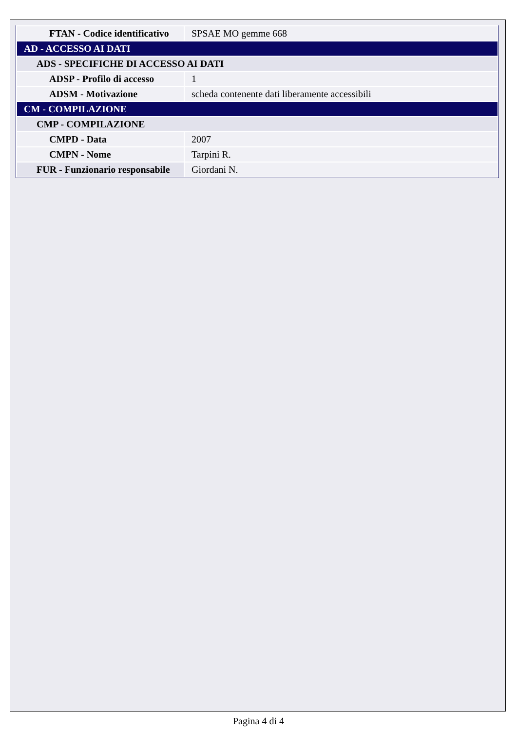| FTAN - Codice identificativo | SPSAE MO gemme 668 |
| AD - ACCESSO AI DATI | |
| ADS - SPECIFICHE DI ACCESSO AI DATI | |
| ADSP - Profilo di accesso | 1 |
| ADSM - Motivazione | scheda contenente dati liberamente accessibili |
| CM - COMPILAZIONE | |
| CMP - COMPILAZIONE | |
| CMPD - Data | 2007 |
| CMPN - Nome | Tarpini R. |
| FUR - Funzionario responsabile | Giordani N. |
Pagina 4 di 4